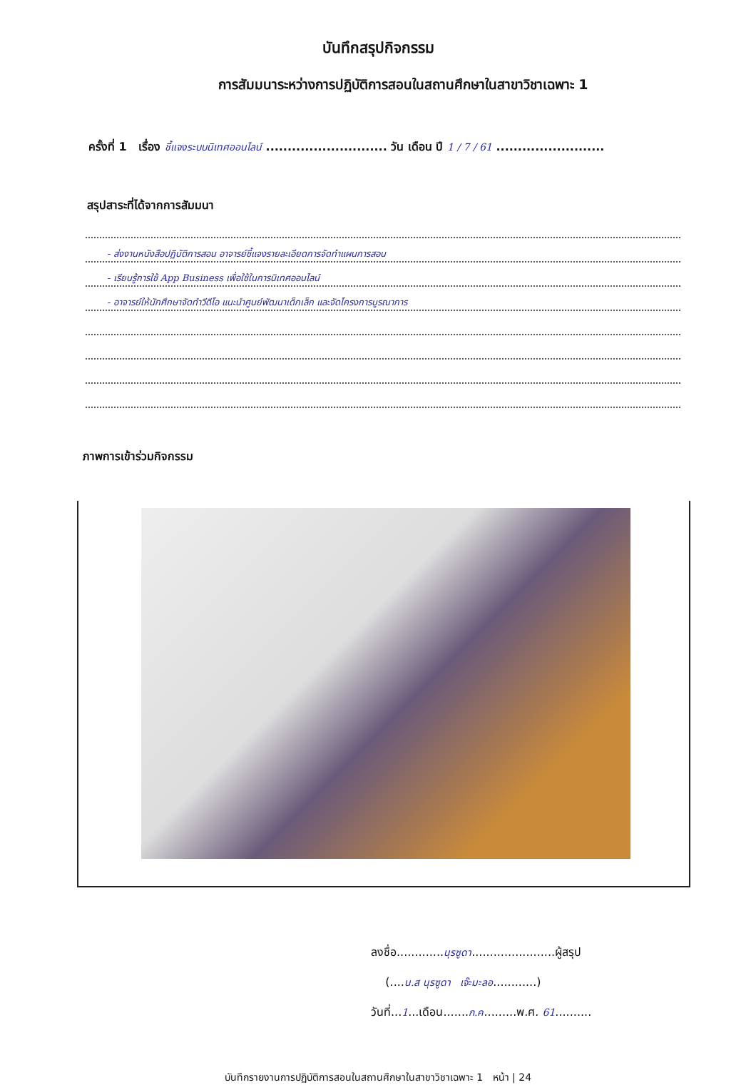บันทึกสรุปกิจกรรม
การสัมมนาระหว่างการปฏิบัติการสอนในสถานศึกษาในสาขาวิชาเฉพาะ 1
ครั้งที่ 1 เรื่อง ชี้แจงระบบนิเทศออนไลน์ ............................ วัน เดือน ปี 1 / 7 / 61 .........................
สรุปสาระที่ได้จากการสัมมนา
- ส่งงานหนังสือปฏิบัติการสอน อาจารย์ชี้แจงรายละเอียดการจัดทำแผนการสอน
- เรียนรู้การใช้ App Business เพื่อใช้ในการนิเทศออนไลน์
- อาจารย์ให้นักศึกษาจัดทำวีดีโอ แนะนำศูนย์พัฒนาเด็กเล็ก และจัดโครงการบูรณาการ
ภาพการเข้าร่วมกิจกรรม
ลงชื่อ.............นุรซูดา.......................ผู้สรุป
(....น.ส นุรซูดา เจ๊ะมะลอ............)
วันที่...1...เดือน.......ก.ค.........พ.ศ. 61..........
บันทึกรายงานการปฏิบัติการสอนในสถานศึกษาในสาขาวิชาเฉพาะ 1 หน้า | 24